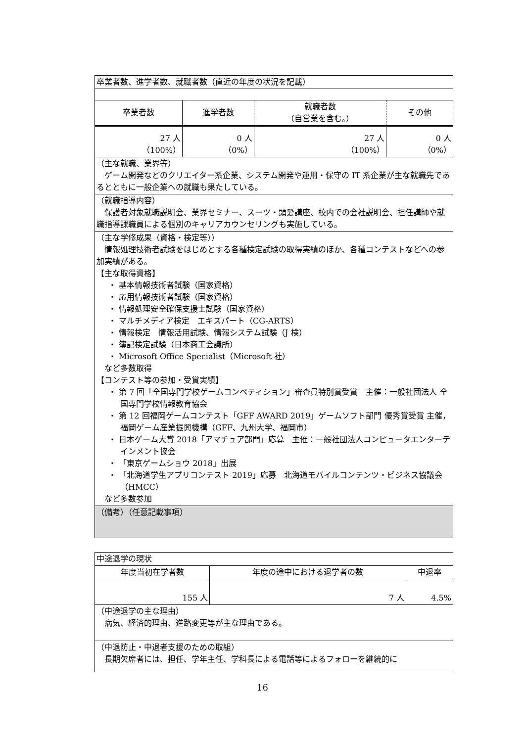| 卒業者数、進学者数、就職者数（直近の年度の状況を記載） | | | |
| 卒業者数 | 進学者数 | 就職者数 （自営業を含む。） | その他 |
| 27 人 （100%） | 0 人 （0%） | 27 人 （100%） | 0 人 （0%） |
| （主な就職、業界等） ゲーム開発などのクリエイター系企業、システム開発や運用・保守の IT 系企業が主な就職先であるとともに一般企業への就職も果たしている。 | | | |
| （就職指導内容） 保護者対象就職説明会、業界セミナー、スーツ・頭髪講座、校内での会社説明会、担任講師や就職指導課職員による個別のキャリアカウンセリングも実施している。 | | | |
| （主な学修成果（資格・検定等）） 情報処理技術者試験をはじめとする各種検定試験の取得実績のほか、各種コンテストなどへの参加実績がある。 【主な取得資格】 ・ 基本情報技術者試験（国家資格） ・ 応用情報技術者試験（国家資格） ・ 情報処理安全確保支援士試験（国家資格） ・ マルチメディア検定 エキスパート（CG-ARTS） ・ 情報検定 情報活用試験、情報システム試験（J 検） ・ 簿記検定試験（日本商工会議所） ・ Microsoft Office Specialist（Microsoft 社） など多数取得 【コンテスト等の参加・受賞実績】 ・ 第 7 回「全国専門学校ゲームコンペティション」審査員特別賞受賞 主催：一般社団法人 全国専門学校情報教育協会 ・ 第 12 回福岡ゲームコンテスト「GFF AWARD 2019」ゲームソフト部門 優秀賞受賞 主催，福岡ゲーム産業振興機構（GFF、九州大学、福岡市） ・ 日本ゲーム大賞 2018「アマチュア部門」応募 主催：一般社団法人コンピュータエンターテインメント協会 ・ 「東京ゲームショウ 2018」出展 ・ 「北海道学生アプリコンテスト 2019」応募 北海道モバイルコンテンツ・ビジネス協議会（HMCC） など多数参加 | | | |
| （備考）（任意記載事項） | | | |
| 中途退学の現状 | | |
| 年度当初在学者数 | 年度の途中における退学者の数 | 中退率 |
| 155 人 | 7 人 | 4.5% |
| （中途退学の主な理由） 病気、経済的理由、進路変更等が主な理由である。 | | |
| （中退防止・中退者支援のための取組） 長期欠席者には、担任、学年主任、学科長による電話等によるフォローを継続的に | | |
16